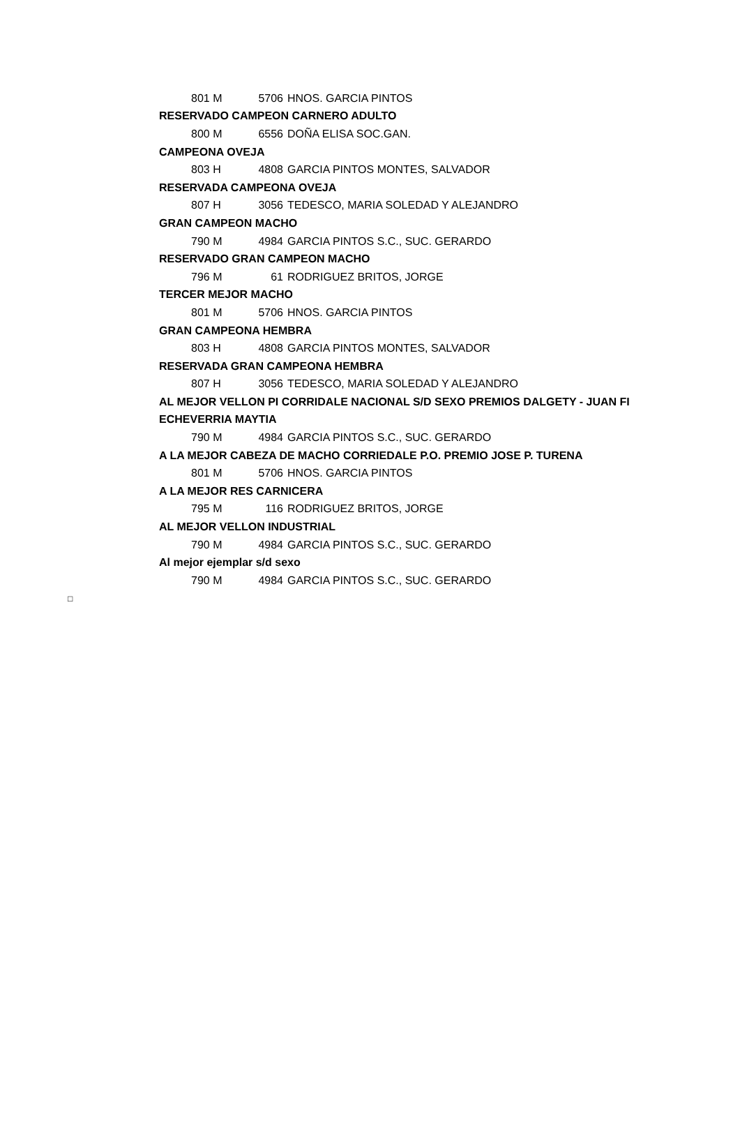| | 801 M | 5706 | HNOS. GARCIA PINTOS |
| RESERVADO CAMPEON CARNERO ADULTO | | | |
| | 800 M | 6556 | DOÑA ELISA SOC.GAN. |
| CAMPEONA OVEJA | | | |
| | 803 H | 4808 | GARCIA PINTOS MONTES, SALVADOR |
| RESERVADA CAMPEONA OVEJA | | | |
| | 807 H | 3056 | TEDESCO, MARIA SOLEDAD Y ALEJANDRO |
| GRAN CAMPEON MACHO | | | |
| | 790 M | 4984 | GARCIA PINTOS S.C., SUC. GERARDO |
| RESERVADO GRAN CAMPEON MACHO | | | |
| | 796 M | 61 | RODRIGUEZ BRITOS, JORGE |
| TERCER MEJOR MACHO | | | |
| | 801 M | 5706 | HNOS. GARCIA PINTOS |
| GRAN CAMPEONA HEMBRA | | | |
| | 803 H | 4808 | GARCIA PINTOS MONTES, SALVADOR |
| RESERVADA GRAN CAMPEONA HEMBRA | | | |
| | 807 H | 3056 | TEDESCO, MARIA SOLEDAD Y ALEJANDRO |
| AL MEJOR VELLON PI CORRIDALE NACIONAL S/D SEXO PREMIOS DALGETY - JUAN FI | | | |
| ECHEVERRIA MAYTIA | | | |
| | 790 M | 4984 | GARCIA PINTOS S.C., SUC. GERARDO |
| A LA MEJOR CABEZA DE MACHO CORRIEDALE P.O. PREMIO JOSE P. TURENA | | | |
| | 801 M | 5706 | HNOS. GARCIA PINTOS |
| A LA MEJOR RES CARNICERA | | | |
| | 795 M | 116 | RODRIGUEZ BRITOS, JORGE |
| AL MEJOR VELLON INDUSTRIAL | | | |
| | 790 M | 4984 | GARCIA PINTOS S.C., SUC. GERARDO |
| Al mejor ejemplar s/d sexo | | | |
| | 790 M | 4984 | GARCIA PINTOS S.C., SUC. GERARDO |
□